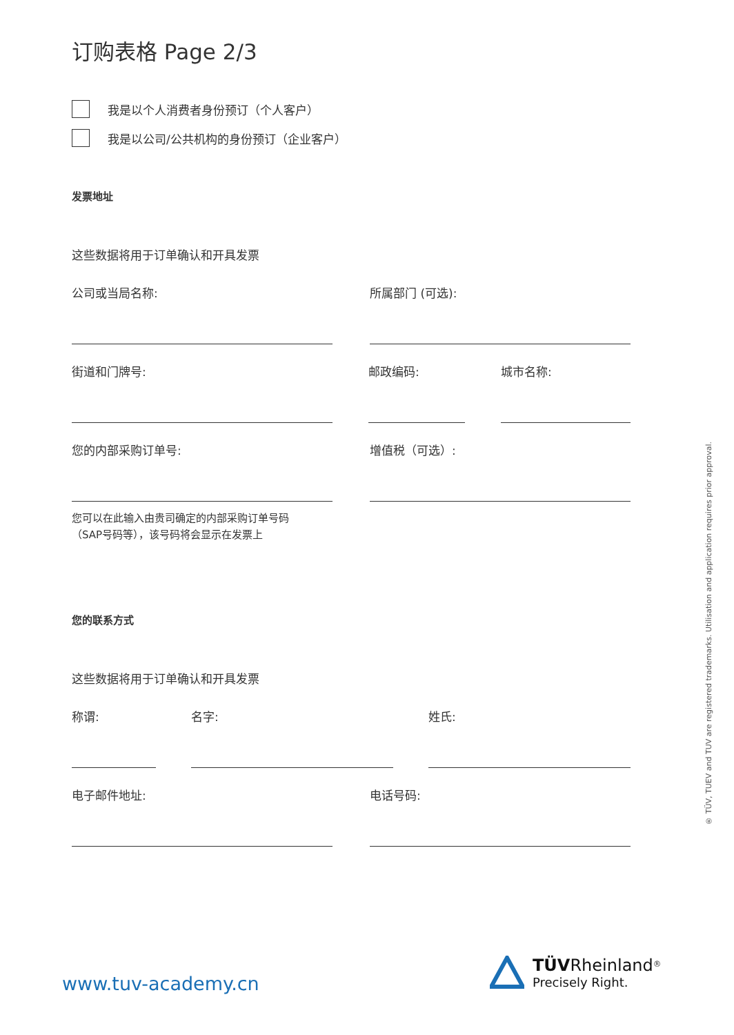订购表格 Page 2/3
我是以个人消费者身份预订（个人客户）
我是以公司/公共机构的身份预订（企业客户）
发票地址
这些数据将用于订单确认和开具发票
公司或当局名称: 所属部门 (可选):
街道和门牌号: 邮政编码: 城市名称:
您的内部采购订单号: 增值税（可选）:
您可以在此输入由贵司确定的内部采购订单号码
（SAP号码等），该号码将会显示在发票上
您的联系方式
这些数据将用于订单确认和开具发票
称谓: 名字: 姓氏:
电子邮件地址: 电话号码:
® TÜV, TUEV and TUV are registered trademarks. Utilisation and application requires prior approval.
www.tuv-academy.cn
TÜV Rheinland<sup>®</sup>
Precisely Right.